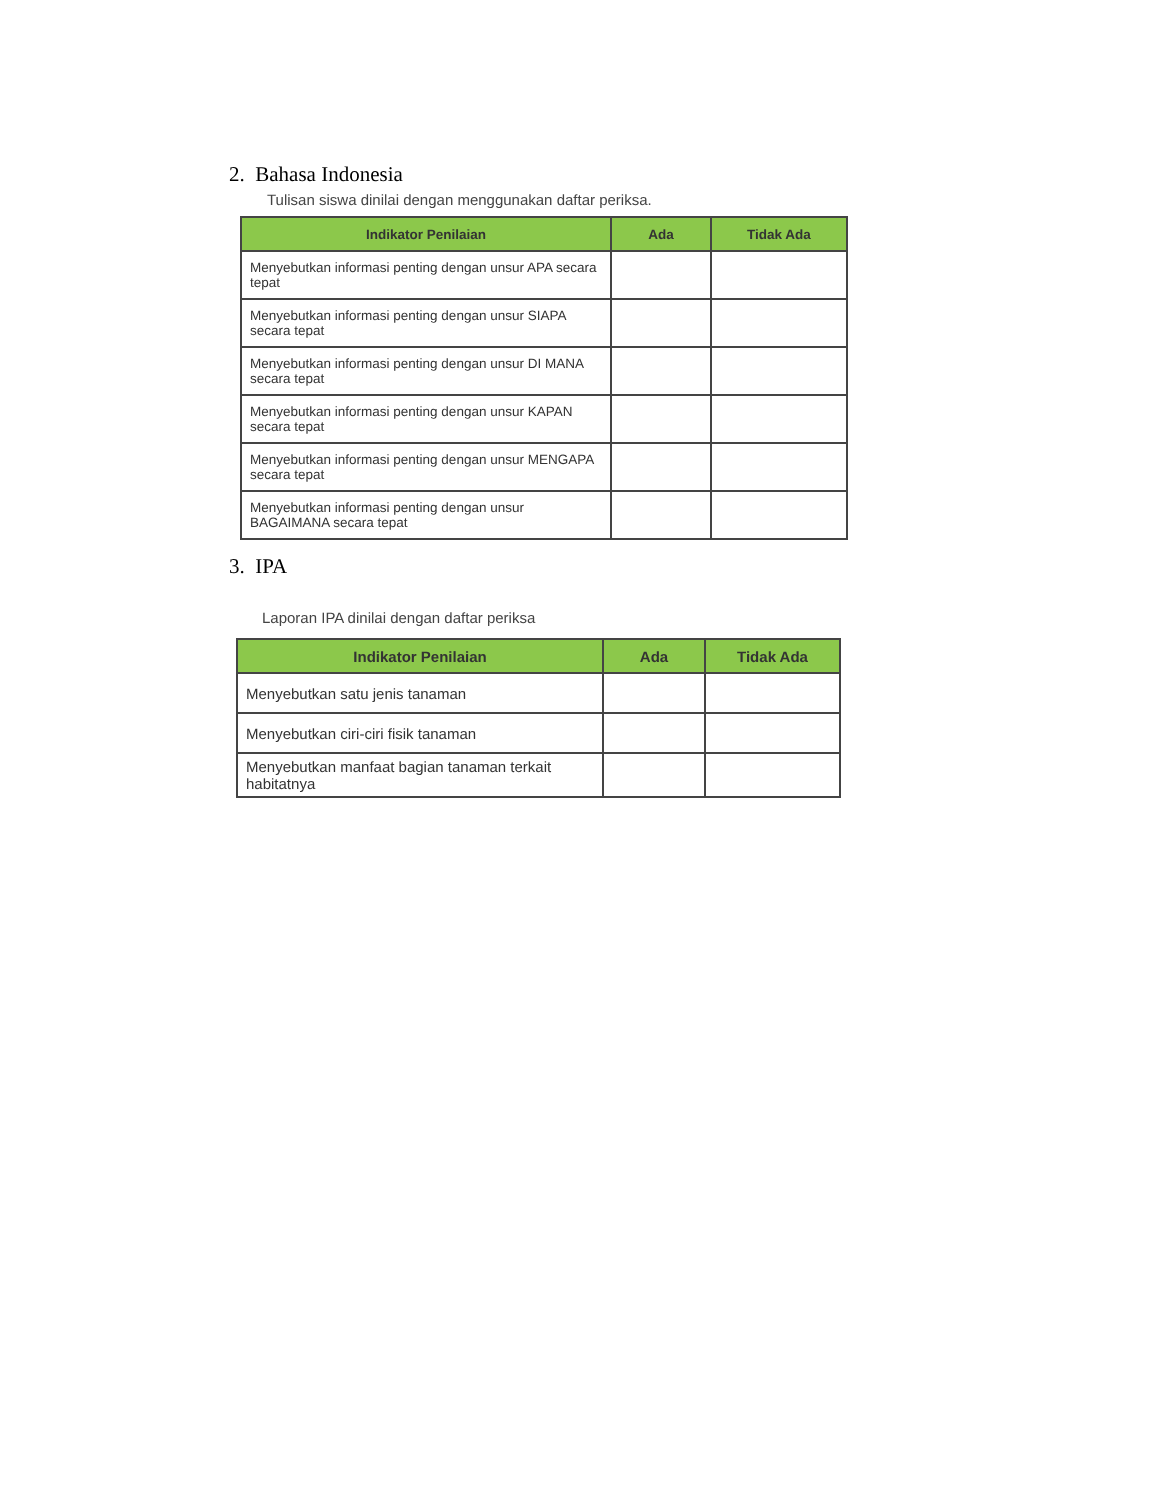2. Bahasa Indonesia
Tulisan siswa dinilai dengan menggunakan daftar periksa.
| Indikator Penilaian | Ada | Tidak Ada |
| --- | --- | --- |
| Menyebutkan informasi penting dengan unsur APA secara tepat | | |
| Menyebutkan informasi penting dengan unsur SIAPA secara tepat | | |
| Menyebutkan informasi penting dengan unsur DI MANA secara tepat | | |
| Menyebutkan informasi penting dengan unsur KAPAN secara tepat | | |
| Menyebutkan informasi penting dengan unsur MENGAPA secara tepat | | |
| Menyebutkan informasi penting dengan unsur BAGAIMANA secara tepat | | |
3. IPA
Laporan IPA dinilai dengan daftar periksa
| Indikator Penilaian | Ada | Tidak Ada |
| --- | --- | --- |
| Menyebutkan satu jenis tanaman | | |
| Menyebutkan ciri-ciri fisik tanaman | | |
| Menyebutkan manfaat bagian tanaman terkait habitatnya | | |